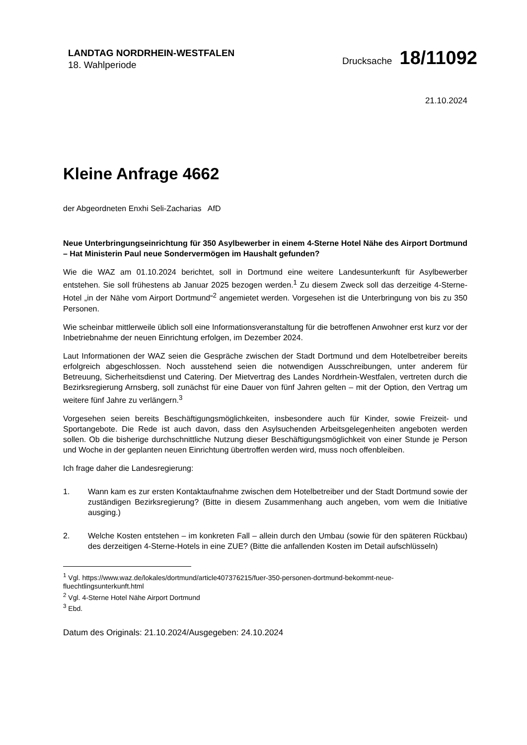LANDTAG NORDRHEIN-WESTFALEN
18. Wahlperiode
Drucksache 18/11092
21.10.2024
Kleine Anfrage 4662
der Abgeordneten Enxhi Seli-Zacharias AfD
Neue Unterbringungseinrichtung für 350 Asylbewerber in einem 4-Sterne Hotel Nähe des Airport Dortmund – Hat Ministerin Paul neue Sondervermögen im Haushalt gefunden?
Wie die WAZ am 01.10.2024 berichtet, soll in Dortmund eine weitere Landesunterkunft für Asylbewerber entstehen. Sie soll frühestens ab Januar 2025 bezogen werden.<sup>1</sup> Zu diesem Zweck soll das derzeitige 4-Sterne-Hotel „in der Nähe vom Airport Dortmund“<sup>2</sup> angemietet werden. Vorgesehen ist die Unterbringung von bis zu 350 Personen.
Wie scheinbar mittlerweile üblich soll eine Informationsveranstaltung für die betroffenen Anwohner erst kurz vor der Inbetriebnahme der neuen Einrichtung erfolgen, im Dezember 2024.
Laut Informationen der WAZ seien die Gespräche zwischen der Stadt Dortmund und dem Hotelbetreiber bereits erfolgreich abgeschlossen. Noch ausstehend seien die notwendigen Ausschreibungen, unter anderem für Betreuung, Sicherheitsdienst und Catering. Der Mietvertrag des Landes Nordrhein-Westfalen, vertreten durch die Bezirksregierung Arnsberg, soll zunächst für eine Dauer von fünf Jahren gelten – mit der Option, den Vertrag um weitere fünf Jahre zu verlängern.<sup>3</sup>
Vorgesehen seien bereits Beschäftigungsmöglichkeiten, insbesondere auch für Kinder, sowie Freizeit- und Sportangebote. Die Rede ist auch davon, dass den Asylsuchenden Arbeitsgelegenheiten angeboten werden sollen. Ob die bisherige durchschnittliche Nutzung dieser Beschäftigungsmöglichkeit von einer Stunde je Person und Woche in der geplanten neuen Einrichtung übertroffen werden wird, muss noch offenbleiben.
Ich frage daher die Landesregierung:
1. Wann kam es zur ersten Kontaktaufnahme zwischen dem Hotelbetreiber und der Stadt Dortmund sowie der zuständigen Bezirksregierung? (Bitte in diesem Zusammenhang auch angeben, vom wem die Initiative ausging.)
2. Welche Kosten entstehen – im konkreten Fall – allein durch den Umbau (sowie für den späteren Rückbau) des derzeitigen 4-Sterne-Hotels in eine ZUE? (Bitte die anfallenden Kosten im Detail aufschlüsseln)
<sup>1</sup> Vgl. https://www.waz.de/lokales/dortmund/article407376215/fuer-350-personen-dortmund-bekommt-neue-fluechtlingsunterkunft.html
<sup>2</sup> Vgl. 4-Sterne Hotel Nähe Airport Dortmund
<sup>3</sup> Ebd.
Datum des Originals: 21.10.2024/Ausgegeben: 24.10.2024